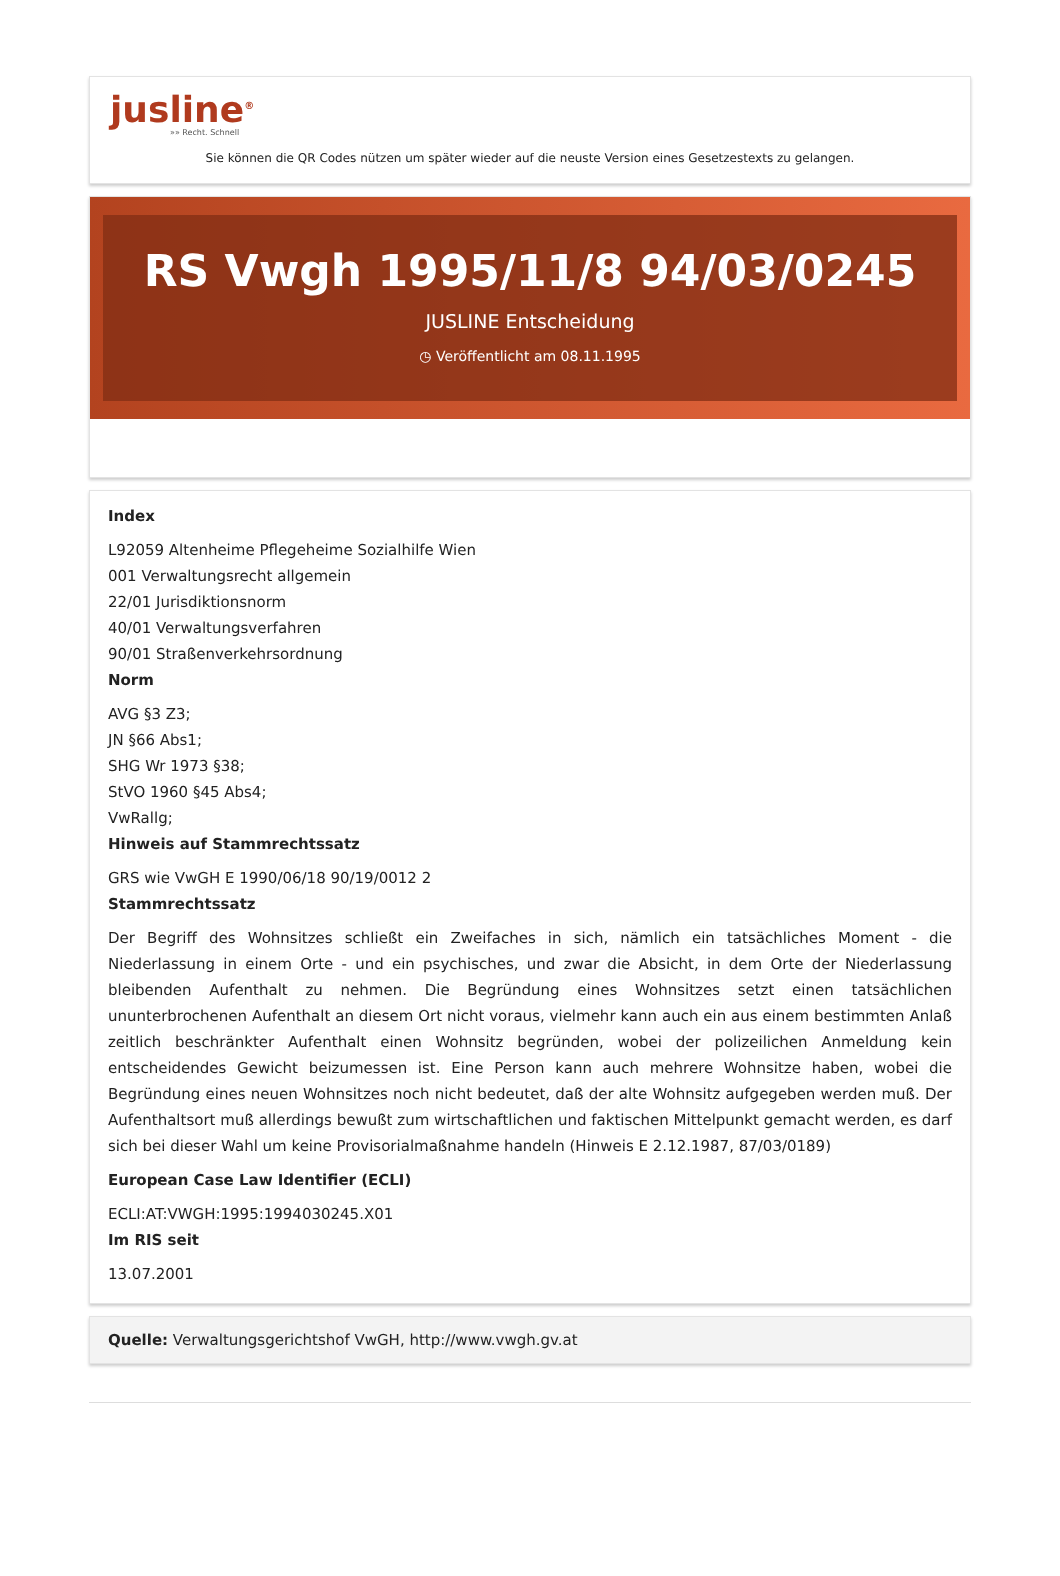jusline<sup>®</sup>
»» Recht. Schnell
Sie können die QR Codes nützen um später wieder auf die neuste Version eines Gesetzestexts zu gelangen.
RS Vwgh 1995/11/8 94/03/0245
JUSLINE Entscheidung
◷ Veröffentlicht am 08.11.1995
Index
L92059 Altenheime Pflegeheime Sozialhilfe Wien
001 Verwaltungsrecht allgemein
22/01 Jurisdiktionsnorm
40/01 Verwaltungsverfahren
90/01 Straßenverkehrsordnung
Norm
AVG §3 Z3;
JN §66 Abs1;
SHG Wr 1973 §38;
StVO 1960 §45 Abs4;
VwRallg;
Hinweis auf Stammrechtssatz
GRS wie VwGH E 1990/06/18 90/19/0012 2
Stammrechtssatz
Der Begriff des Wohnsitzes schließt ein Zweifaches in sich, nämlich ein tatsächliches Moment - die Niederlassung in einem Orte - und ein psychisches, und zwar die Absicht, in dem Orte der Niederlassung bleibenden Aufenthalt zu nehmen. Die Begründung eines Wohnsitzes setzt einen tatsächlichen ununterbrochenen Aufenthalt an diesem Ort nicht voraus, vielmehr kann auch ein aus einem bestimmten Anlaß zeitlich beschränkter Aufenthalt einen Wohnsitz begründen, wobei der polizeilichen Anmeldung kein entscheidendes Gewicht beizumessen ist. Eine Person kann auch mehrere Wohnsitze haben, wobei die Begründung eines neuen Wohnsitzes noch nicht bedeutet, daß der alte Wohnsitz aufgegeben werden muß. Der Aufenthaltsort muß allerdings bewußt zum wirtschaftlichen und faktischen Mittelpunkt gemacht werden, es darf sich bei dieser Wahl um keine Provisorialmaßnahme handeln (Hinweis E 2.12.1987, 87/03/0189)
European Case Law Identifier (ECLI)
ECLI:AT:VWGH:1995:1994030245.X01
Im RIS seit
13.07.2001
Quelle: Verwaltungsgerichtshof VwGH, http://www.vwgh.gv.at